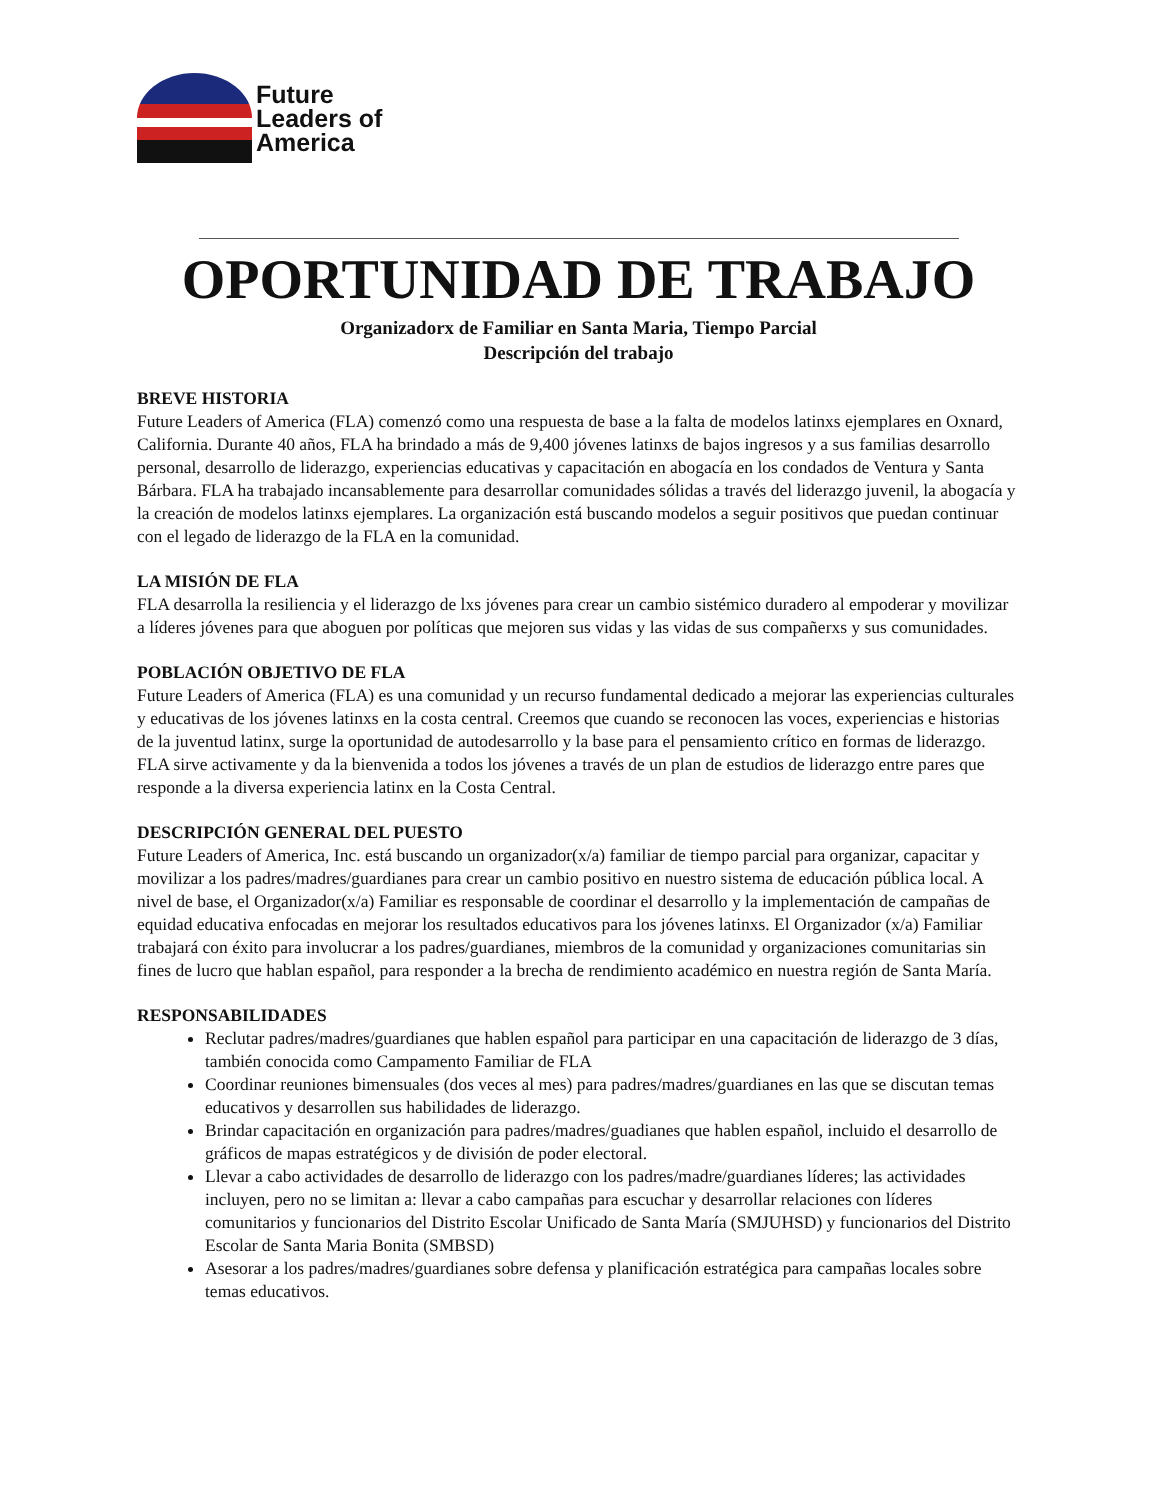Future
Leaders of
America
OPORTUNIDAD DE TRABAJO
Organizadorx de Familiar en Santa Maria, Tiempo Parcial
Descripción del trabajo
BREVE HISTORIA
Future Leaders of America (FLA) comenzó como una respuesta de base a la falta de modelos latinxs ejemplares en Oxnard, California. Durante 40 años, FLA ha brindado a más de 9,400 jóvenes latinxs de bajos ingresos y a sus familias desarrollo personal, desarrollo de liderazgo, experiencias educativas y capacitación en abogacía en los condados de Ventura y Santa Bárbara. FLA ha trabajado incansablemente para desarrollar comunidades sólidas a través del liderazgo juvenil, la abogacía y la creación de modelos latinxs ejemplares. La organización está buscando modelos a seguir positivos que puedan continuar con el legado de liderazgo de la FLA en la comunidad.
LA MISIÓN DE FLA
FLA desarrolla la resiliencia y el liderazgo de lxs jóvenes para crear un cambio sistémico duradero al empoderar y movilizar a líderes jóvenes para que aboguen por políticas que mejoren sus vidas y las vidas de sus compañerxs y sus comunidades.
POBLACIÓN OBJETIVO DE FLA
Future Leaders of America (FLA) es una comunidad y un recurso fundamental dedicado a mejorar las experiencias culturales y educativas de los jóvenes latinxs en la costa central. Creemos que cuando se reconocen las voces, experiencias e historias de la juventud latinx, surge la oportunidad de autodesarrollo y la base para el pensamiento crítico en formas de liderazgo. FLA sirve activamente y da la bienvenida a todos los jóvenes a través de un plan de estudios de liderazgo entre pares que responde a la diversa experiencia latinx en la Costa Central.
DESCRIPCIÓN GENERAL DEL PUESTO
Future Leaders of America, Inc. está buscando un organizador(x/a) familiar de tiempo parcial para organizar, capacitar y movilizar a los padres/madres/guardianes para crear un cambio positivo en nuestro sistema de educación pública local. A nivel de base, el Organizador(x/a) Familiar es responsable de coordinar el desarrollo y la implementación de campañas de equidad educativa enfocadas en mejorar los resultados educativos para los jóvenes latinxs. El Organizador (x/a) Familiar trabajará con éxito para involucrar a los padres/guardianes, miembros de la comunidad y organizaciones comunitarias sin fines de lucro que hablan español, para responder a la brecha de rendimiento académico en nuestra región de Santa María.
RESPONSABILIDADES
Reclutar padres/madres/guardianes que hablen español para participar en una capacitación de liderazgo de 3 días, también conocida como Campamento Familiar de FLA
Coordinar reuniones bimensuales (dos veces al mes) para padres/madres/guardianes en las que se discutan temas educativos y desarrollen sus habilidades de liderazgo.
Brindar capacitación en organización para padres/madres/guadianes que hablen español, incluido el desarrollo de gráficos de mapas estratégicos y de división de poder electoral.
Llevar a cabo actividades de desarrollo de liderazgo con los padres/madre/guardianes líderes; las actividades incluyen, pero no se limitan a: llevar a cabo campañas para escuchar y desarrollar relaciones con líderes comunitarios y funcionarios del Distrito Escolar Unificado de Santa María (SMJUHSD) y funcionarios del Distrito Escolar de Santa Maria Bonita (SMBSD)
Asesorar a los padres/madres/guardianes sobre defensa y planificación estratégica para campañas locales sobre temas educativos.